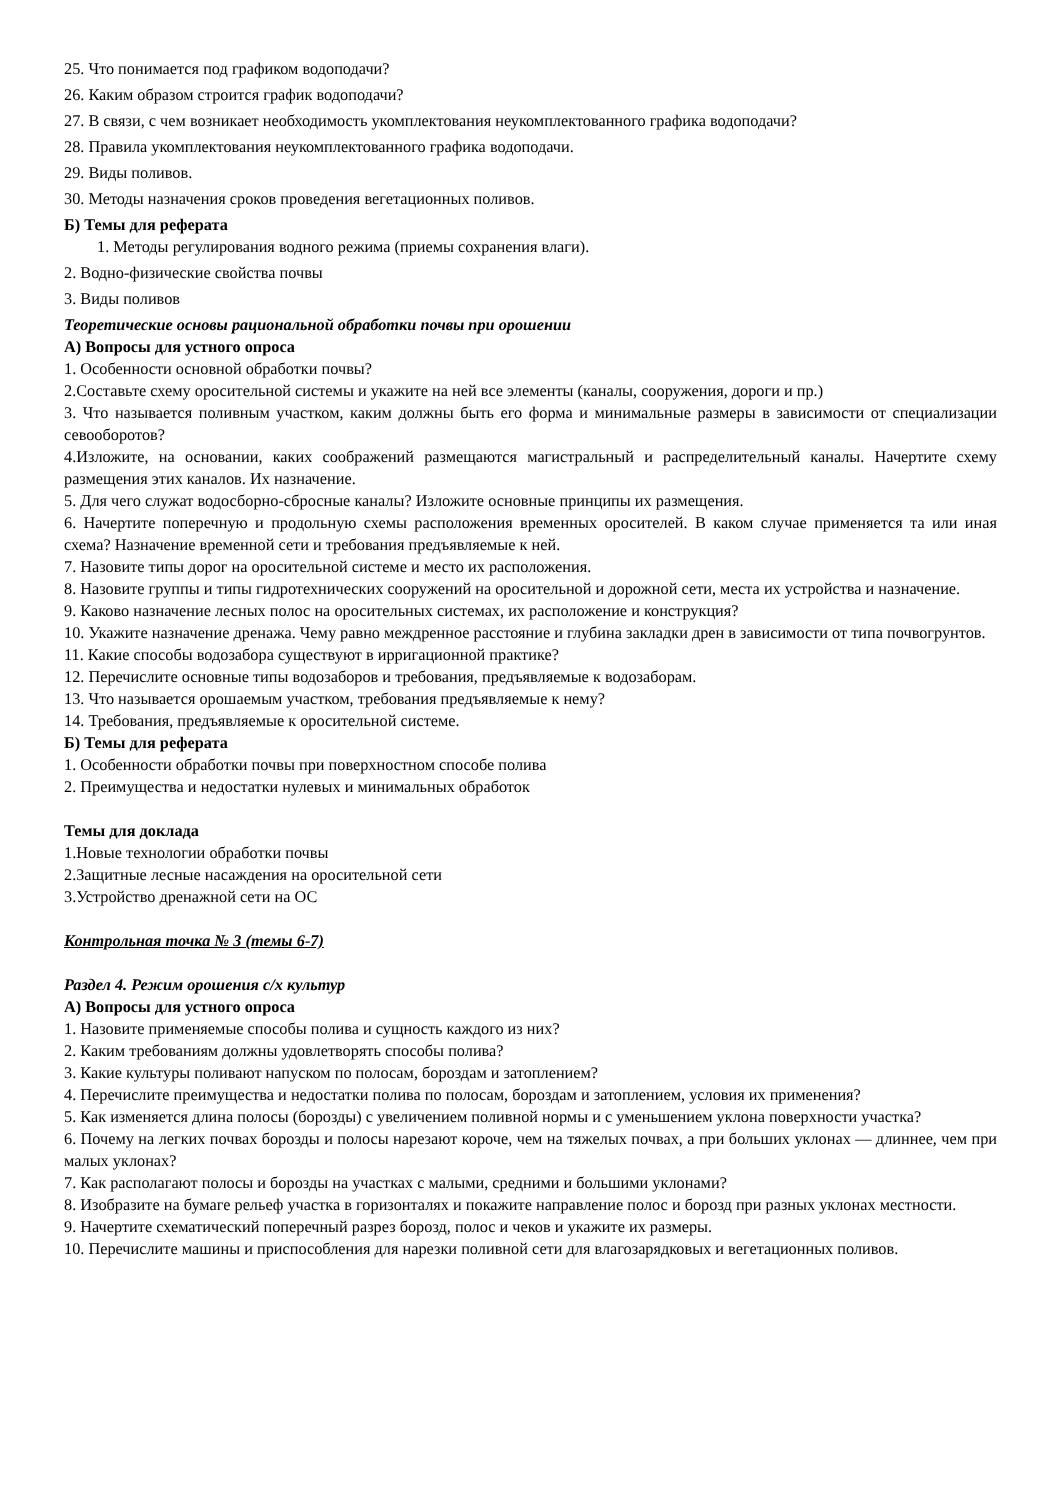25. Что понимается под графиком водоподачи?
26. Каким образом строится график водоподачи?
27. В связи, с чем возникает необходимость укомплектования неукомплектованного графика водоподачи?
28. Правила укомплектования неукомплектованного графика водоподачи.
29. Виды поливов.
30. Методы назначения сроков проведения вегетационных поливов.
Б) Темы для реферата
1. Методы регулирования водного режима (приемы сохранения влаги).
2. Водно-физические свойства почвы
3. Виды поливов
Теоретические основы рациональной обработки почвы при орошении
А) Вопросы для устного опроса
1. Особенности основной обработки почвы?
2.Составьте схему оросительной системы и укажите на ней все элементы (каналы, сооружения, дороги и пр.)
3. Что называется поливным участком, каким должны быть его форма и минимальные размеры в зависимости от специализации севооборотов?
4.Изложите, на основании, каких соображений размещаются магистральный и распределительный каналы. Начертите схему размещения этих каналов. Их назначение.
5. Для чего служат водосборно-сбросные каналы? Изложите основные принципы их размещения.
6. Начертите поперечную и продольную схемы расположения временных оросителей. В каком случае применяется та или иная схема? Назначение временной сети и требования предъявляемые к ней.
7. Назовите типы дорог на оросительной системе и место их расположения.
8. Назовите группы и типы гидротехнических сооружений на оросительной и дорожной сети, места их устройства и назначение.
9. Каково назначение лесных полос на оросительных системах, их расположение и конструкция?
10. Укажите назначение дренажа. Чему равно междренное расстояние и глубина закладки дрен в зависимости от типа почвогрунтов.
11. Какие способы водозабора существуют в ирригационной практике?
12. Перечислите основные типы водозаборов и требования, предъявляемые к водозаборам.
13. Что называется орошаемым участком, требования предъявляемые к нему?
14. Требования, предъявляемые к оросительной системе.
Б) Темы для реферата
1. Особенности обработки почвы при поверхностном способе полива
2. Преимущества и недостатки нулевых и минимальных обработок
Темы для доклада
1.Новые технологии обработки почвы
2.Защитные лесные насаждения на оросительной сети
3.Устройство дренажной сети на ОС
Контрольная точка № 3 (темы 6-7)
Раздел 4. Режим орошения с/х культур
А) Вопросы для устного опроса
1. Назовите применяемые способы полива и сущность каждого из них?
2. Каким требованиям должны удовлетворять способы полива?
3. Какие культуры поливают напуском по полосам, бороздам и затоплением?
4. Перечислите преимущества и недостатки полива по полосам, бороздам и затоплением, условия их применения?
5. Как изменяется длина полосы (борозды) с увеличением поливной нормы и с уменьшением уклона поверхности участка?
6. Почему на легких почвах борозды и полосы нарезают короче, чем на тяжелых почвах, а при больших уклонах — длиннее, чем при малых уклонах?
7. Как располагают полосы и борозды на участках с малыми, средними и большими уклонами?
8. Изобразите на бумаге рельеф участка в горизонталях и покажите направление полос и борозд при разных уклонах местности.
9. Начертите схематический поперечный разрез борозд, полос и чеков и укажите их размеры.
10. Перечислите машины и приспособления для нарезки поливной сети для влагозарядковых и вегетационных поливов.